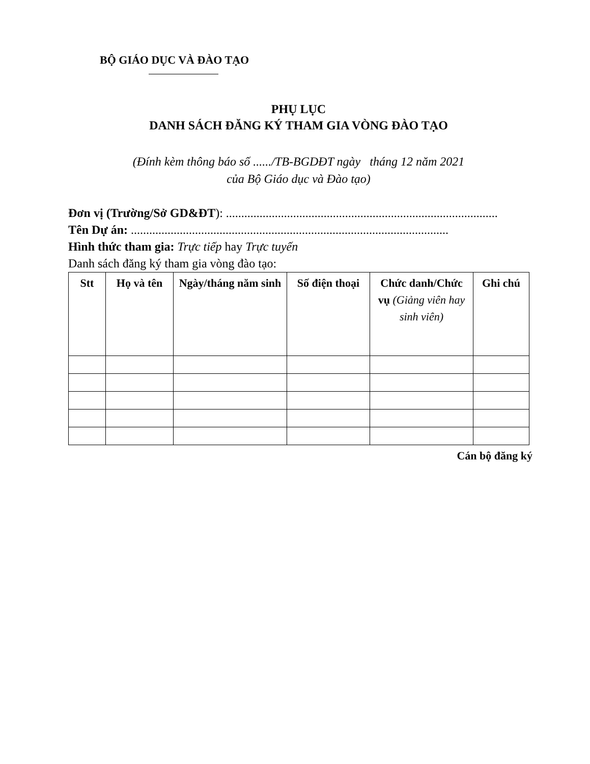BỘ GIÁO DỤC VÀ ĐÀO TẠO
PHỤ LỤC
DANH SÁCH ĐĂNG KÝ THAM GIA VÒNG ĐÀO TẠO
(Đính kèm thông báo số ....../TB-BGDĐT ngày tháng 12 năm 2021
của Bộ Giáo dục và Đào tạo)
Đơn vị (Trường/Sở GD&ĐT): .........................................................................................
Tên Dự án: ........................................................................................................
Hình thức tham gia: Trực tiếp hay Trực tuyến
Danh sách đăng ký tham gia vòng đào tạo:
| Stt | Họ và tên | Ngày/tháng năm sinh | Số điện thoại | Chức danh/Chức vụ (Giảng viên hay sinh viên) | Ghi chú |
| --- | --- | --- | --- | --- | --- |
Cán bộ đăng ký